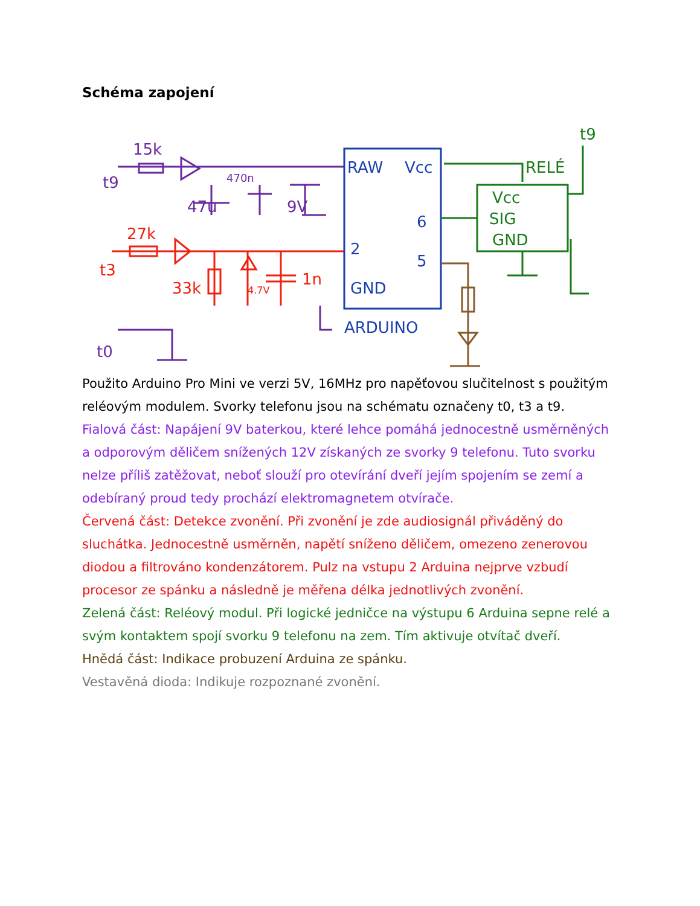Schéma zapojení
15k
t9
470n
47u
9V
t0
27k
t3
33k
4.7V
1n
RAW
Vcc
6
2
5
GND
ARDUINO
RELÉ
t9
Vcc
SIG
GND
Použito Arduino Pro Mini ve verzi 5V, 16MHz pro napěťovou slučitelnost s použitým reléovým modulem. Svorky telefonu jsou na schématu označeny t0, t3 a t9.
Fialová část: Napájení 9V baterkou, které lehce pomáhá jednocestně usměrněných a odporovým děličem snížených 12V získaných ze svorky 9 telefonu. Tuto svorku nelze příliš zatěžovat, neboť slouží pro otevírání dveří jejím spojením se zemí a odebíraný proud tedy prochází elektromagnetem otvírače.
Červená část: Detekce zvonění. Při zvonění je zde audiosignál přiváděný do sluchátka. Jednocestně usměrněn, napětí sníženo děličem, omezeno zenerovou diodou a filtrováno kondenzátorem. Pulz na vstupu 2 Arduina nejprve vzbudí procesor ze spánku a následně je měřena délka jednotlivých zvonění.
Zelená část: Reléový modul. Při logické jedničce na výstupu 6 Arduina sepne relé a svým kontaktem spojí svorku 9 telefonu na zem. Tím aktivuje otvítač dveří.
Hnědá část: Indikace probuzení Arduina ze spánku.
Vestavěná dioda: Indikuje rozpoznané zvonění.